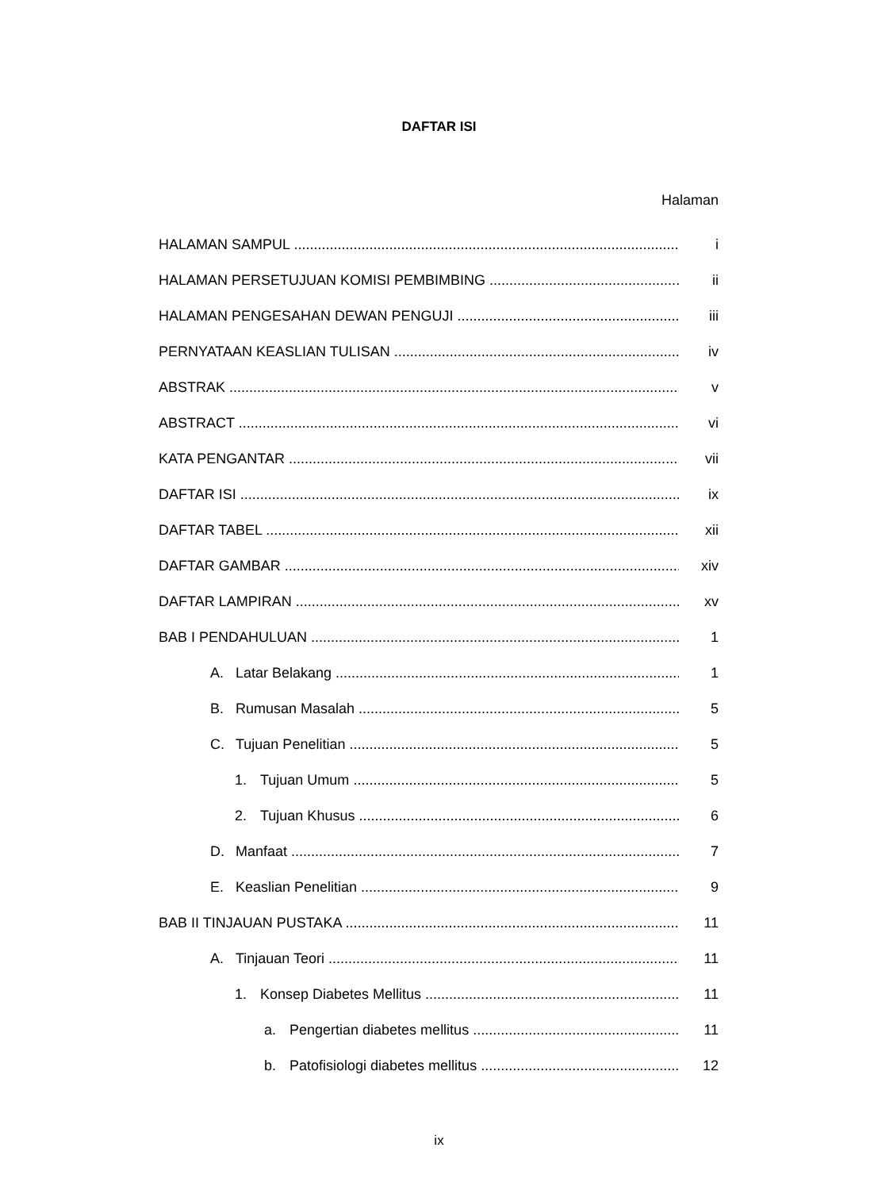DAFTAR ISI
Halaman
HALAMAN SAMPUL i
HALAMAN PERSETUJUAN KOMISI PEMBIMBING ii
HALAMAN PENGESAHAN DEWAN PENGUJI iii
PERNYATAAN KEASLIAN TULISAN iv
ABSTRAK v
ABSTRACT vi
KATA PENGANTAR vii
DAFTAR ISI ix
DAFTAR TABEL xii
DAFTAR GAMBAR xiv
DAFTAR LAMPIRAN xv
BAB I PENDAHULUAN 1
A. Latar Belakang 1
B. Rumusan Masalah 5
C. Tujuan Penelitian 5
1. Tujuan Umum 5
2. Tujuan Khusus 6
D. Manfaat 7
E. Keaslian Penelitian 9
BAB II TINJAUAN PUSTAKA 11
A. Tinjauan Teori 11
1. Konsep Diabetes Mellitus 11
a. Pengertian diabetes mellitus 11
b. Patofisiologi diabetes mellitus 12
ix